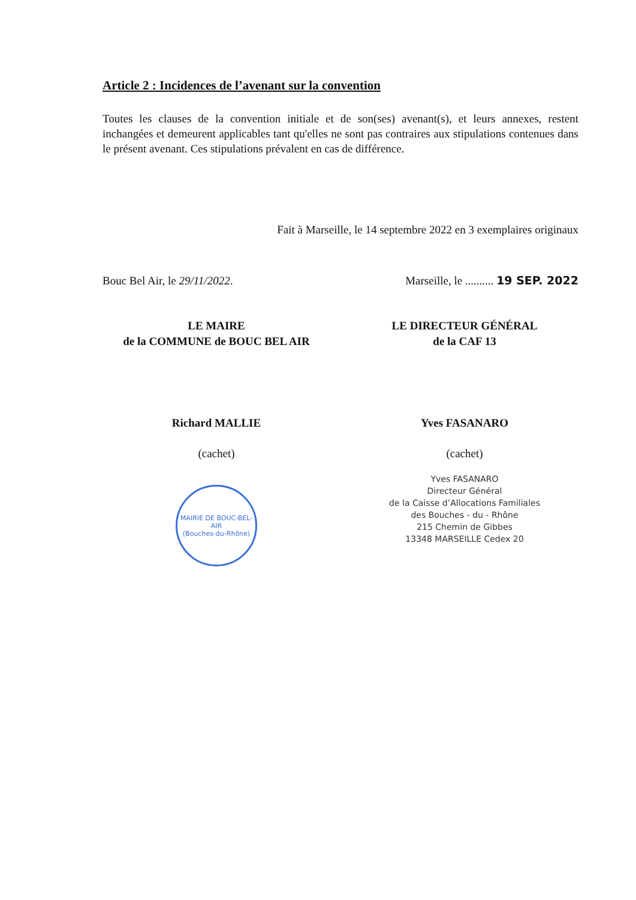Article 2 : Incidences de l’avenant sur la convention
Toutes les clauses de la convention initiale et de son(ses) avenant(s), et leurs annexes, restent inchangées et demeurent applicables tant qu'elles ne sont pas contraires aux stipulations contenues dans le présent avenant. Ces stipulations prévalent en cas de différence.
Fait à Marseille, le 14 septembre 2022 en 3 exemplaires originaux
Bouc Bel Air, le 29/11/2022.
LE MAIRE
de la COMMUNE de BOUC BEL AIR
Richard MALLIE
(cachet)
MAIRIE DE BOUC-BEL-AIR
(Bouches-du-Rhône)
Marseille, le .......... 19 SEP. 2022
LE DIRECTEUR GÉNÉRAL
de la CAF 13
Yves FASANARO
(cachet)
Yves FASANARO
Directeur Général
de la Caisse d’Allocations Familiales
des Bouches - du - Rhône
215 Chemin de Gibbes
13348 MARSEILLE Cedex 20